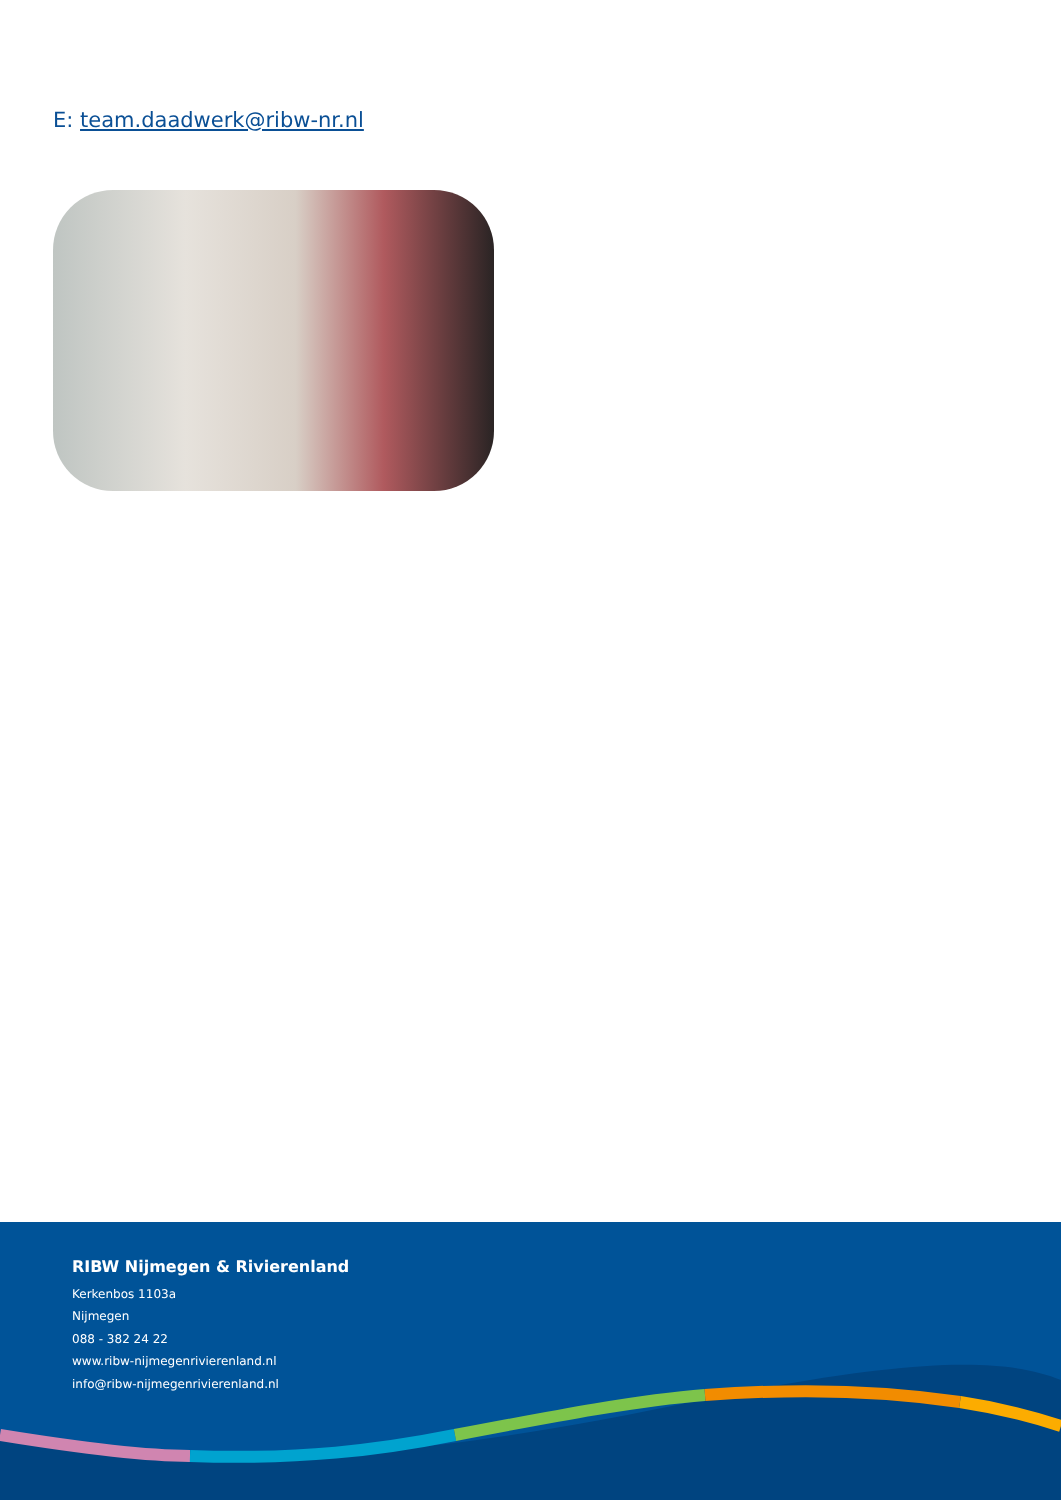E: team.daadwerk@ribw-nr.nl
RIBW Nijmegen & Rivierenland
Kerkenbos 1103a
Nijmegen
088 - 382 24 22
www.ribw-nijmegenrivierenland.nl
info@ribw-nijmegenrivierenland.nl